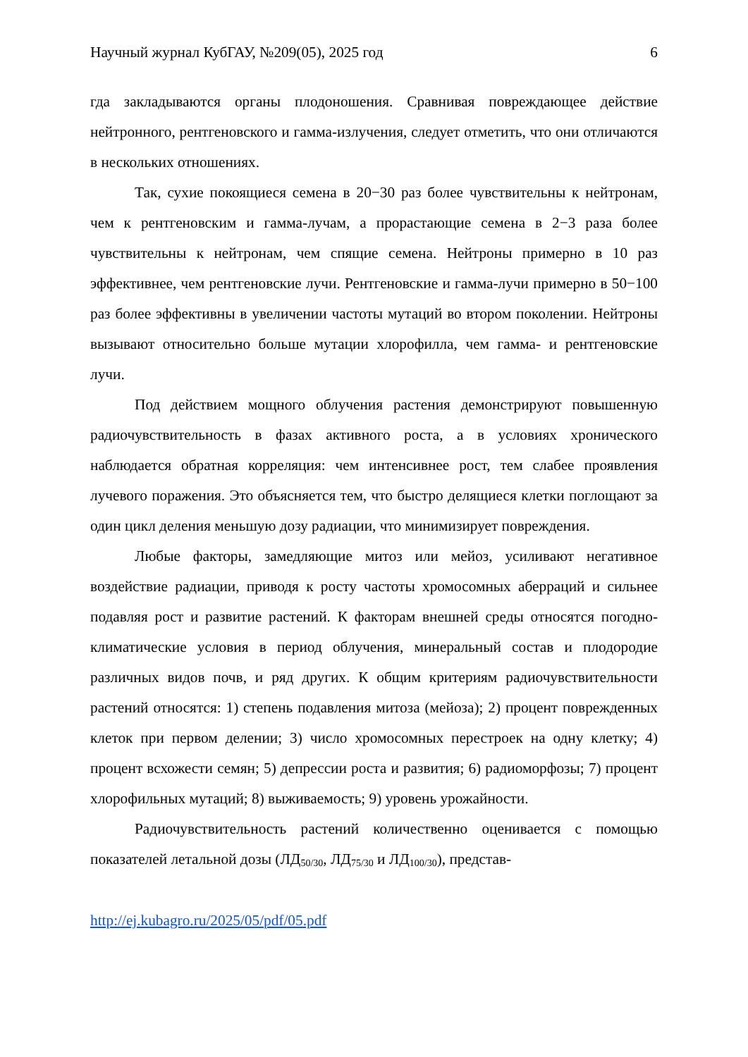Научный журнал КубГАУ, №209(05), 2025 год 6
гда закладываются органы плодоношения. Сравнивая повреждающее действие нейтронного, рентгеновского и гамма-излучения, следует отметить, что они отличаются в нескольких отношениях.
Так, сухие покоящиеся семена в 20−30 раз более чувствительны к нейтронам, чем к рентгеновским и гамма-лучам, а прорастающие семена в 2−3 раза более чувствительны к нейтронам, чем спящие семена. Нейтроны примерно в 10 раз эффективнее, чем рентгеновские лучи. Рентгеновские и гамма-лучи примерно в 50−100 раз более эффективны в увеличении частоты мутаций во втором поколении. Нейтроны вызывают относительно больше мутации хлорофилла, чем гамма- и рентгеновские лучи.
Под действием мощного облучения растения демонстрируют повышенную радиочувствительность в фазах активного роста, а в условиях хронического наблюдается обратная корреляция: чем интенсивнее рост, тем слабее проявления лучевого поражения. Это объясняется тем, что быстро делящиеся клетки поглощают за один цикл деления меньшую дозу радиации, что минимизирует повреждения.
Любые факторы, замедляющие митоз или мейоз, усиливают негативное воздействие радиации, приводя к росту частоты хромосомных аберраций и сильнее подавляя рост и развитие растений. К факторам внешней среды относятся погодно-климатические условия в период облучения, минеральный состав и плодородие различных видов почв, и ряд других. К общим критериям радиочувствительности растений относятся: 1) степень подавления митоза (мейоза); 2) процент поврежденных клеток при первом делении; 3) число хромосомных перестроек на одну клетку; 4) процент всхожести семян; 5) депрессии роста и развития; 6) радиоморфозы; 7) процент хлорофильных мутаций; 8) выживаемость; 9) уровень урожайности.
Радиочувствительность растений количественно оценивается с помощью показателей летальной дозы (ЛД<sub>50/30</sub>, ЛД<sub>75/30</sub> и ЛД<sub>100/30</sub>), представ-
http://ej.kubagro.ru/2025/05/pdf/05.pdf